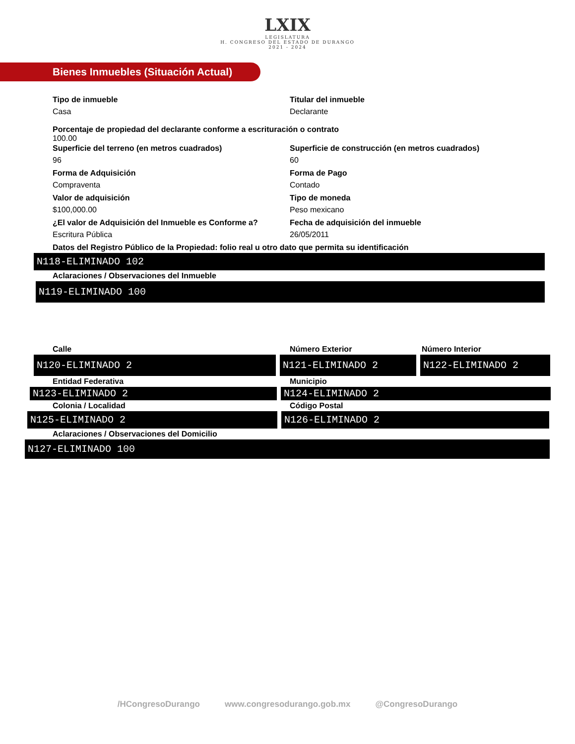LXIX
LEGISLATURA
H. CONGRESO DEL ESTADO DE DURANGO
2021 - 2024
Bienes Inmuebles (Situación Actual)
Tipo de inmueble
Casa
Titular del inmueble
Declarante
Porcentaje de propiedad del declarante conforme a escrituración o contrato
100.00
Superficie del terreno (en metros cuadrados)
96
Superficie de construcción (en metros cuadrados)
60
Forma de Adquisición
Compraventa
Forma de Pago
Contado
Valor de adquisición
$100,000.00
Tipo de moneda
Peso mexicano
¿El valor de Adquisición del Inmueble es Conforme a?
Escritura Pública
Fecha de adquisición del inmueble
26/05/2011
Datos del Registro Público de la Propiedad: folio real u otro dato que permita su identificación
N118-ELIMINADO 102
Aclaraciones / Observaciones del Inmueble
N119-ELIMINADO 100
Calle Número Exterior Número Interior
N120-ELIMINADO 2 N121-ELIMINADO 2 N122-ELIMINADO 2
Entidad Federativa Municipio
N123-ELIMINADO 2 N124-ELIMINADO 2
Colonia / Localidad Código Postal
N125-ELIMINADO 2 N126-ELIMINADO 2
Aclaraciones / Observaciones del Domicilio
N127-ELIMINADO 100
/HCongresoDurango www.congresodurango.gob.mx @CongresoDurango